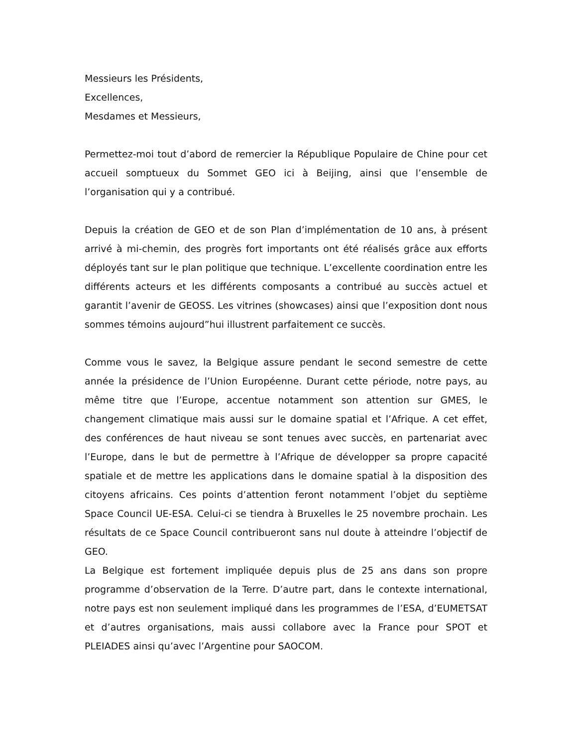Messieurs les Présidents,
Excellences,
Mesdames et Messieurs,
Permettez-moi tout d’abord de remercier la République Populaire de Chine pour cet accueil somptueux du Sommet GEO ici à Beijing, ainsi que l’ensemble de l’organisation qui y a contribué.
Depuis la création de GEO et de son Plan d’implémentation de 10 ans, à présent arrivé à mi-chemin, des progrès fort importants ont été réalisés grâce aux efforts déployés tant sur le plan politique que technique. L’excellente coordination entre les différents acteurs et les différents composants a contribué au succès actuel et garantit l’avenir de GEOSS. Les vitrines (showcases) ainsi que l’exposition dont nous sommes témoins aujourd”hui illustrent parfaitement ce succès.
Comme vous le savez, la Belgique assure pendant le second semestre de cette année la présidence de l’Union Européenne. Durant cette période, notre pays, au même titre que l’Europe, accentue notamment son attention sur GMES, le changement climatique mais aussi sur le domaine spatial et l’Afrique. A cet effet, des conférences de haut niveau se sont tenues avec succès, en partenariat avec l’Europe, dans le but de permettre à l’Afrique de développer sa propre capacité spatiale et de mettre les applications dans le domaine spatial à la disposition des citoyens africains. Ces points d’attention feront notamment l’objet du septième Space Council UE-ESA. Celui-ci se tiendra à Bruxelles le 25 novembre prochain. Les résultats de ce Space Council contribueront sans nul doute à atteindre l’objectif de GEO.
La Belgique est fortement impliquée depuis plus de 25 ans dans son propre programme d’observation de la Terre. D’autre part, dans le contexte international, notre pays est non seulement impliqué dans les programmes de l’ESA, d’EUMETSAT et d’autres organisations, mais aussi collabore avec la France pour SPOT et PLEIADES ainsi qu’avec l’Argentine pour SAOCOM.